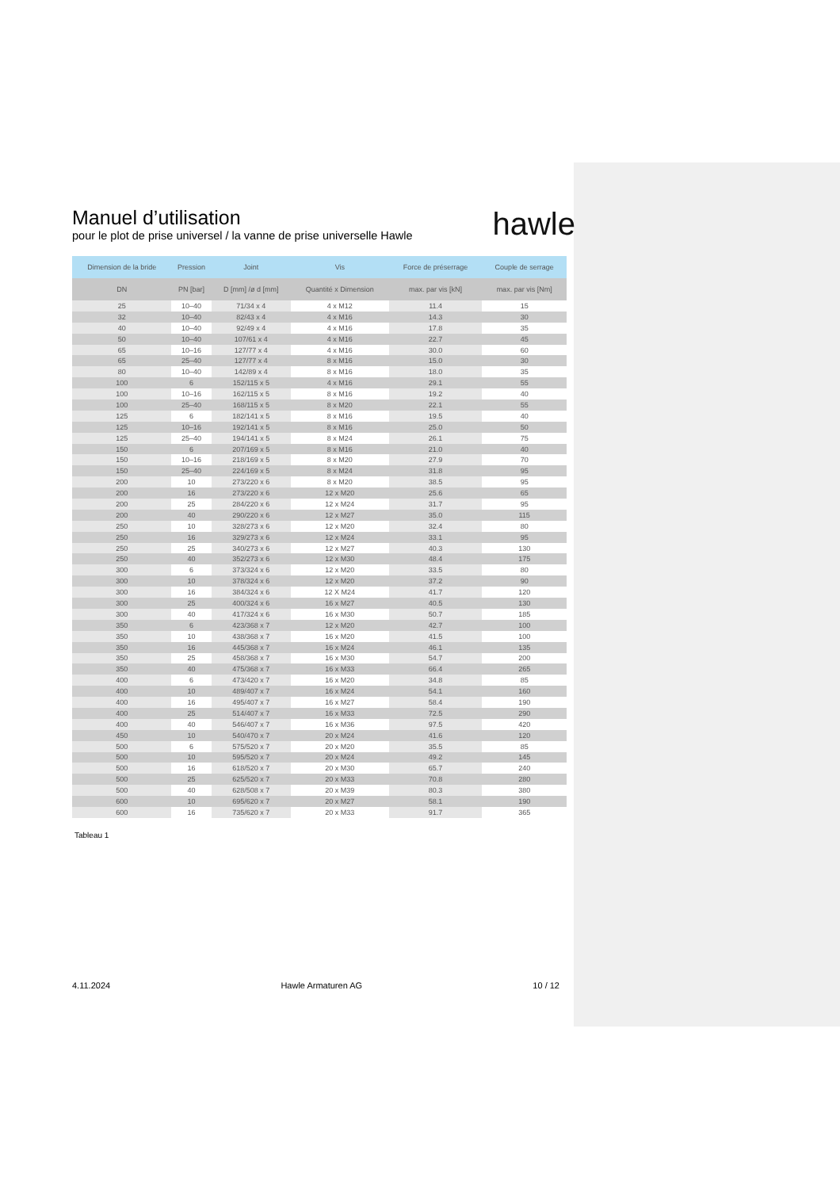Manuel d’utilisation
pour le plot de prise universel / la vanne de prise universelle Hawle
hawle
| Dimension de la bride | Pression | Joint | Vis | Force de préserrage | Couple de serrage |
| --- | --- | --- | --- | --- | --- |
| DN | PN [bar] | D [mm] /ø d [mm] | Quantité x Dimension | max. par vis [kN] | max. par vis [Nm] |
| 25 | 10–40 | 71/34 x 4 | 4 x M12 | 11.4 | 15 |
| 32 | 10–40 | 82/43 x 4 | 4 x M16 | 14.3 | 30 |
| 40 | 10–40 | 92/49 x 4 | 4 x M16 | 17.8 | 35 |
| 50 | 10–40 | 107/61 x 4 | 4 x M16 | 22.7 | 45 |
| 65 | 10–16 | 127/77 x 4 | 4 x M16 | 30.0 | 60 |
| 65 | 25–40 | 127/77 x 4 | 8 x M16 | 15.0 | 30 |
| 80 | 10–40 | 142/89 x 4 | 8 x M16 | 18.0 | 35 |
| 100 | 6 | 152/115 x 5 | 4 x M16 | 29.1 | 55 |
| 100 | 10–16 | 162/115 x 5 | 8 x M16 | 19.2 | 40 |
| 100 | 25–40 | 168/115 x 5 | 8 x M20 | 22.1 | 55 |
| 125 | 6 | 182/141 x 5 | 8 x M16 | 19.5 | 40 |
| 125 | 10–16 | 192/141 x 5 | 8 x M16 | 25.0 | 50 |
| 125 | 25–40 | 194/141 x 5 | 8 x M24 | 26.1 | 75 |
| 150 | 6 | 207/169 x 5 | 8 x M16 | 21.0 | 40 |
| 150 | 10–16 | 218/169 x 5 | 8 x M20 | 27.9 | 70 |
| 150 | 25–40 | 224/169 x 5 | 8 x M24 | 31.8 | 95 |
| 200 | 10 | 273/220 x 6 | 8 x M20 | 38.5 | 95 |
| 200 | 16 | 273/220 x 6 | 12 x M20 | 25.6 | 65 |
| 200 | 25 | 284/220 x 6 | 12 x M24 | 31.7 | 95 |
| 200 | 40 | 290/220 x 6 | 12 x M27 | 35.0 | 115 |
| 250 | 10 | 328/273 x 6 | 12 x M20 | 32.4 | 80 |
| 250 | 16 | 329/273 x 6 | 12 x M24 | 33.1 | 95 |
| 250 | 25 | 340/273 x 6 | 12 x M27 | 40.3 | 130 |
| 250 | 40 | 352/273 x 6 | 12 x M30 | 48.4 | 175 |
| 300 | 6 | 373/324 x 6 | 12 x M20 | 33.5 | 80 |
| 300 | 10 | 378/324 x 6 | 12 x M20 | 37.2 | 90 |
| 300 | 16 | 384/324 x 6 | 12 X M24 | 41.7 | 120 |
| 300 | 25 | 400/324 x 6 | 16 x M27 | 40.5 | 130 |
| 300 | 40 | 417/324 x 6 | 16 x M30 | 50.7 | 185 |
| 350 | 6 | 423/368 x 7 | 12 x M20 | 42.7 | 100 |
| 350 | 10 | 438/368 x 7 | 16 x M20 | 41.5 | 100 |
| 350 | 16 | 445/368 x 7 | 16 x M24 | 46.1 | 135 |
| 350 | 25 | 458/368 x 7 | 16 x M30 | 54.7 | 200 |
| 350 | 40 | 475/368 x 7 | 16 x M33 | 66.4 | 265 |
| 400 | 6 | 473/420 x 7 | 16 x M20 | 34.8 | 85 |
| 400 | 10 | 489/407 x 7 | 16 x M24 | 54.1 | 160 |
| 400 | 16 | 495/407 x 7 | 16 x M27 | 58.4 | 190 |
| 400 | 25 | 514/407 x 7 | 16 x M33 | 72.5 | 290 |
| 400 | 40 | 546/407 x 7 | 16 x M36 | 97.5 | 420 |
| 450 | 10 | 540/470 x 7 | 20 x M24 | 41.6 | 120 |
| 500 | 6 | 575/520 x 7 | 20 x M20 | 35.5 | 85 |
| 500 | 10 | 595/520 x 7 | 20 x M24 | 49.2 | 145 |
| 500 | 16 | 618/520 x 7 | 20 x M30 | 65.7 | 240 |
| 500 | 25 | 625/520 x 7 | 20 x M33 | 70.8 | 280 |
| 500 | 40 | 628/508 x 7 | 20 x M39 | 80.3 | 380 |
| 600 | 10 | 695/620 x 7 | 20 x M27 | 58.1 | 190 |
| 600 | 16 | 735/620 x 7 | 20 x M33 | 91.7 | 365 |
Tableau 1
4.11.2024 Hawle Armaturen AG 10 / 12